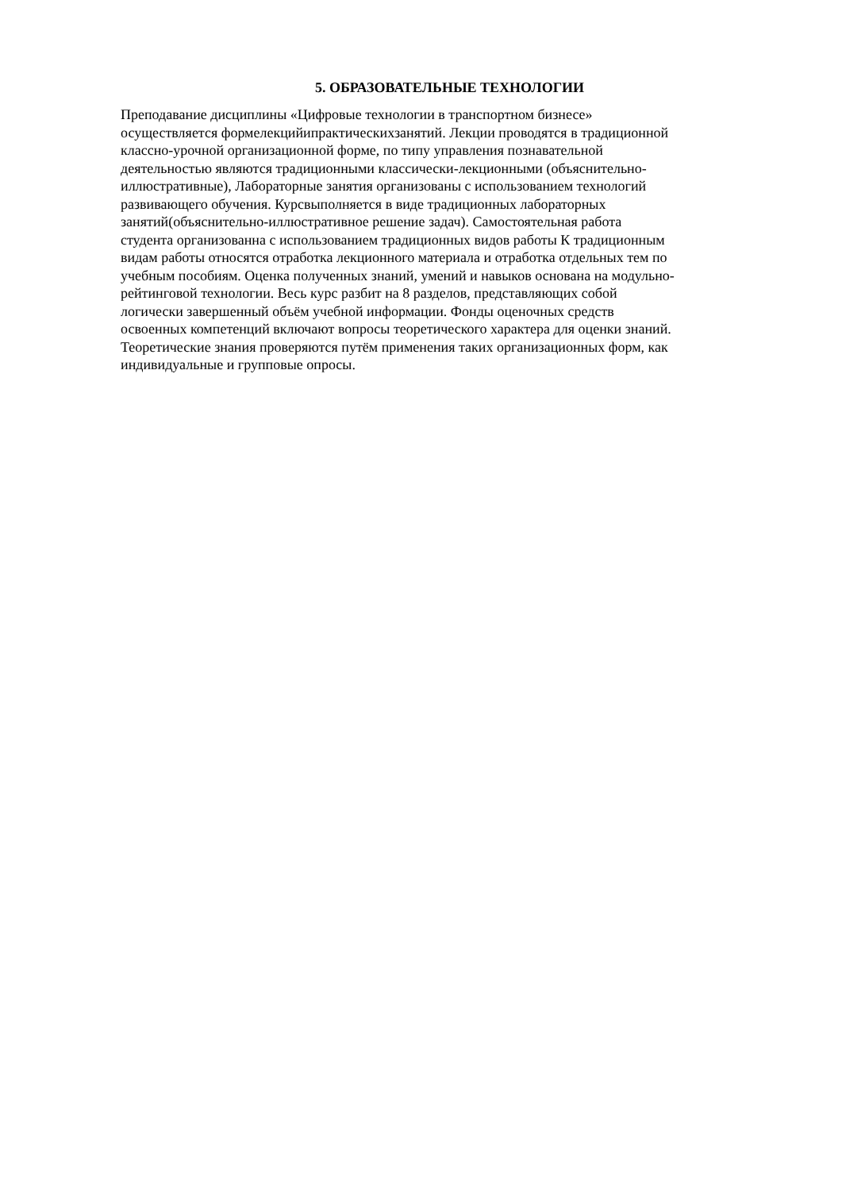5. ОБРАЗОВАТЕЛЬНЫЕ ТЕХНОЛОГИИ
Преподавание дисциплины «Цифровые технологии в транспортном бизнесе»
осуществляется формелекцийипрактическихзанятий. Лекции проводятся в традиционной
классно-урочной организационной форме, по типу управления познавательной
деятельностью являются традиционными классически-лекционными (объяснительно-
иллюстративные), Лабораторные занятия организованы с использованием технологий
развивающего обучения. Курсвыполняется в виде традиционных лабораторных
занятий(объяснительно-иллюстративное решение задач). Самостоятельная работа
студента организованна с использованием традиционных видов работы К традиционным
видам работы относятся отработка лекционного материала и отработка отдельных тем по
учебным пособиям. Оценка полученных знаний, умений и навыков основана на модульно-
рейтинговой технологии. Весь курс разбит на 8 разделов, представляющих собой
логически завершенный объём учебной информации. Фонды оценочных средств
освоенных компетенций включают вопросы теоретического характера для оценки знаний.
Теоретические знания проверяются путём применения таких организационных форм, как
индивидуальные и групповые опросы.